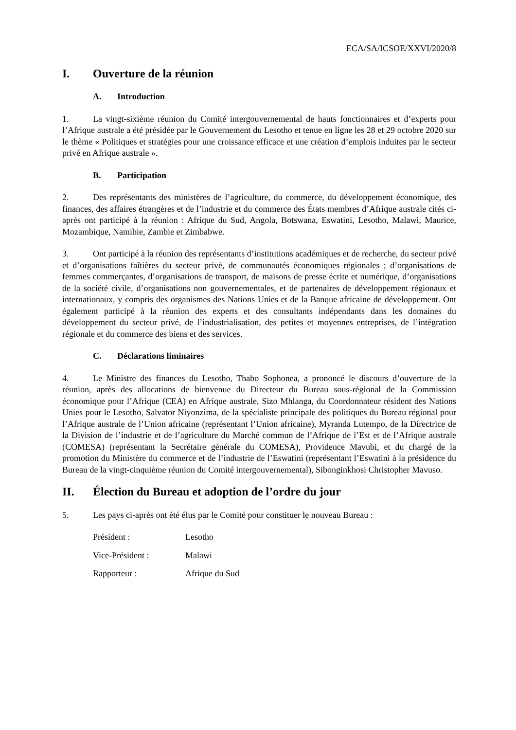ECA/SA/ICSOE/XXVI/2020/8
I. Ouverture de la réunion
A. Introduction
1. La vingt-sixième réunion du Comité intergouvernemental de hauts fonctionnaires et d’experts pour l’Afrique australe a été présidée par le Gouvernement du Lesotho et tenue en ligne les 28 et 29 octobre 2020 sur le thème « Politiques et stratégies pour une croissance efficace et une création d’emplois induites par le secteur privé en Afrique australe ».
B. Participation
2. Des représentants des ministères de l’agriculture, du commerce, du développement économique, des finances, des affaires étrangères et de l’industrie et du commerce des États membres d’Afrique australe cités ci-après ont participé à la réunion : Afrique du Sud, Angola, Botswana, Eswatini, Lesotho, Malawi, Maurice, Mozambique, Namibie, Zambie et Zimbabwe.
3. Ont participé à la réunion des représentants d’institutions académiques et de recherche, du secteur privé et d’organisations faîtières du secteur privé, de communautés économiques régionales ; d’organisations de femmes commerçantes, d’organisations de transport, de maisons de presse écrite et numérique, d’organisations de la société civile, d’organisations non gouvernementales, et de partenaires de développement régionaux et internationaux, y compris des organismes des Nations Unies et de la Banque africaine de développement. Ont également participé à la réunion des experts et des consultants indépendants dans les domaines du développement du secteur privé, de l’industrialisation, des petites et moyennes entreprises, de l’intégration régionale et du commerce des biens et des services.
C. Déclarations liminaires
4. Le Ministre des finances du Lesotho, Thabo Sophonea, a prononcé le discours d’ouverture de la réunion, après des allocations de bienvenue du Directeur du Bureau sous-régional de la Commission économique pour l’Afrique (CEA) en Afrique australe, Sizo Mhlanga, du Coordonnateur résident des Nations Unies pour le Lesotho, Salvator Niyonzima, de la spécialiste principale des politiques du Bureau régional pour l’Afrique australe de l’Union africaine (représentant l’Union africaine), Myranda Lutempo, de la Directrice de la Division de l’industrie et de l’agriculture du Marché commun de l’Afrique de l’Est et de l’Afrique australe (COMESA) (représentant la Secrétaire générale du COMESA), Providence Mavubi, et du chargé de la promotion du Ministère du commerce et de l’industrie de l’Eswatini (représentant l’Eswatini à la présidence du Bureau de la vingt-cinquième réunion du Comité intergouvernemental), Sibonginkhosi Christopher Mavuso.
II. Élection du Bureau et adoption de l’ordre du jour
5. Les pays ci-après ont été élus par le Comité pour constituer le nouveau Bureau :
Président : Lesotho
Vice-Président : Malawi
Rapporteur : Afrique du Sud